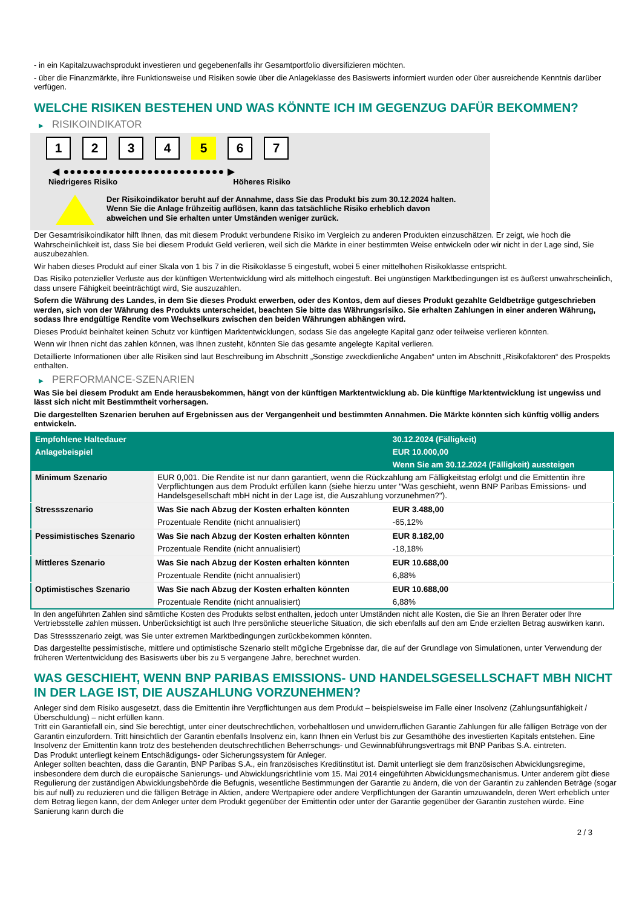- in ein Kapitalzuwachsprodukt investieren und gegebenenfalls ihr Gesamtportfolio diversifizieren möchten.
- über die Finanzmärkte, ihre Funktionsweise und Risiken sowie über die Anlageklasse des Basiswerts informiert wurden oder über ausreichende Kenntnis darüber verfügen.
WELCHE RISIKEN BESTEHEN UND WAS KÖNNTE ICH IM GEGENZUG DAFÜR BEKOMMEN?
▶ RISIKOINDIKATOR
1 2 3 4 5 6 7
◀ ●●●●●●●●●●●●●●●●●●●●●●●●● ▶
Niedrigeres Risiko Höheres Risiko
Der Risikoindikator beruht auf der Annahme, dass Sie das Produkt bis zum 30.12.2024 halten.
Wenn Sie die Anlage frühzeitig auflösen, kann das tatsächliche Risiko erheblich davon abweichen und Sie erhalten unter Umständen weniger zurück.
Der Gesamtrisikoindikator hilft Ihnen, das mit diesem Produkt verbundene Risiko im Vergleich zu anderen Produkten einzuschätzen. Er zeigt, wie hoch die Wahrscheinlichkeit ist, dass Sie bei diesem Produkt Geld verlieren, weil sich die Märkte in einer bestimmten Weise entwickeln oder wir nicht in der Lage sind, Sie auszubezahlen.
Wir haben dieses Produkt auf einer Skala von 1 bis 7 in die Risikoklasse 5 eingestuft, wobei 5 einer mittelhohen Risikoklasse entspricht.
Das Risiko potenzieller Verluste aus der künftigen Wertentwicklung wird als mittelhoch eingestuft. Bei ungünstigen Marktbedingungen ist es äußerst unwahrscheinlich, dass unsere Fähigkeit beeinträchtigt wird, Sie auszuzahlen.
Sofern die Währung des Landes, in dem Sie dieses Produkt erwerben, oder des Kontos, dem auf dieses Produkt gezahlte Geldbeträge gutgeschrieben werden, sich von der Währung des Produkts unterscheidet, beachten Sie bitte das Währungsrisiko. Sie erhalten Zahlungen in einer anderen Währung, sodass Ihre endgültige Rendite vom Wechselkurs zwischen den beiden Währungen abhängen wird.
Dieses Produkt beinhaltet keinen Schutz vor künftigen Marktentwicklungen, sodass Sie das angelegte Kapital ganz oder teilweise verlieren könnten.
Wenn wir Ihnen nicht das zahlen können, was Ihnen zusteht, könnten Sie das gesamte angelegte Kapital verlieren.
Detaillierte Informationen über alle Risiken sind laut Beschreibung im Abschnitt „Sonstige zweckdienliche Angaben“ unten im Abschnitt „Risikofaktoren“ des Prospekts enthalten.
▶ PERFORMANCE-SZENARIEN
Was Sie bei diesem Produkt am Ende herausbekommen, hängt von der künftigen Marktentwicklung ab. Die künftige Marktentwicklung ist ungewiss und lässt sich nicht mit Bestimmtheit vorhersagen.
Die dargestellten Szenarien beruhen auf Ergebnissen aus der Vergangenheit und bestimmten Annahmen. Die Märkte könnten sich künftig völlig anders entwickeln.
| Empfohlene Haltedauer | | 30.12.2024 (Fälligkeit) |
| --- | --- | --- |
| Anlagebeispiel | | EUR 10.000,00 |
| | | Wenn Sie am 30.12.2024 (Fälligkeit) aussteigen |
| Minimum Szenario | EUR 0,001. Die Rendite ist nur dann garantiert, wenn die Rückzahlung am Fälligkeitstag erfolgt und die Emittentin ihre Verpflichtungen aus dem Produkt erfüllen kann (siehe hierzu unter "Was geschieht, wenn BNP Paribas Emissions- und Handelsgesellschaft mbH nicht in der Lage ist, die Auszahlung vorzunehmen?"). | |
| Stressszenario | Was Sie nach Abzug der Kosten erhalten könnten | EUR 3.488,00 |
| | Prozentuale Rendite (nicht annualisiert) | -65,12% |
| Pessimistisches Szenario | Was Sie nach Abzug der Kosten erhalten könnten | EUR 8.182,00 |
| | Prozentuale Rendite (nicht annualisiert) | -18,18% |
| Mittleres Szenario | Was Sie nach Abzug der Kosten erhalten könnten | EUR 10.688,00 |
| | Prozentuale Rendite (nicht annualisiert) | 6,88% |
| Optimistisches Szenario | Was Sie nach Abzug der Kosten erhalten könnten | EUR 10.688,00 |
| | Prozentuale Rendite (nicht annualisiert) | 6,88% |
In den angeführten Zahlen sind sämtliche Kosten des Produkts selbst enthalten, jedoch unter Umständen nicht alle Kosten, die Sie an Ihren Berater oder Ihre Vertriebsstelle zahlen müssen. Unberücksichtigt ist auch Ihre persönliche steuerliche Situation, die sich ebenfalls auf den am Ende erzielten Betrag auswirken kann.
Das Stressszenario zeigt, was Sie unter extremen Marktbedingungen zurückbekommen könnten.
Das dargestellte pessimistische, mittlere und optimistische Szenario stellt mögliche Ergebnisse dar, die auf der Grundlage von Simulationen, unter Verwendung der früheren Wertentwicklung des Basiswerts über bis zu 5 vergangene Jahre, berechnet wurden.
WAS GESCHIEHT, WENN BNP PARIBAS EMISSIONS- UND HANDELSGESELLSCHAFT MBH NICHT IN DER LAGE IST, DIE AUSZAHLUNG VORZUNEHMEN?
Anleger sind dem Risiko ausgesetzt, dass die Emittentin ihre Verpflichtungen aus dem Produkt – beispielsweise im Falle einer Insolvenz (Zahlungsunfähigkeit / Überschuldung) – nicht erfüllen kann.
Tritt ein Garantiefall ein, sind Sie berechtigt, unter einer deutschrechtlichen, vorbehaltlosen und unwiderruflichen Garantie Zahlungen für alle fälligen Beträge von der Garantin einzufordern. Tritt hinsichtlich der Garantin ebenfalls Insolvenz ein, kann Ihnen ein Verlust bis zur Gesamthöhe des investierten Kapitals entstehen. Eine Insolvenz der Emittentin kann trotz des bestehenden deutschrechtlichen Beherrschungs- und Gewinnabführungsvertrags mit BNP Paribas S.A. eintreten.
Das Produkt unterliegt keinem Entschädigungs- oder Sicherungssystem für Anleger.
Anleger sollten beachten, dass die Garantin, BNP Paribas S.A., ein französisches Kreditinstitut ist. Damit unterliegt sie dem französischen Abwicklungsregime, insbesondere dem durch die europäische Sanierungs- und Abwicklungsrichtlinie vom 15. Mai 2014 eingeführten Abwicklungsmechanismus. Unter anderem gibt diese Regulierung der zuständigen Abwicklungsbehörde die Befugnis, wesentliche Bestimmungen der Garantie zu ändern, die von der Garantin zu zahlenden Beträge (sogar bis auf null) zu reduzieren und die fälligen Beträge in Aktien, andere Wertpapiere oder andere Verpflichtungen der Garantin umzuwandeln, deren Wert erheblich unter dem Betrag liegen kann, der dem Anleger unter dem Produkt gegenüber der Emittentin oder unter der Garantie gegenüber der Garantin zustehen würde. Eine Sanierung kann durch die
2 / 3